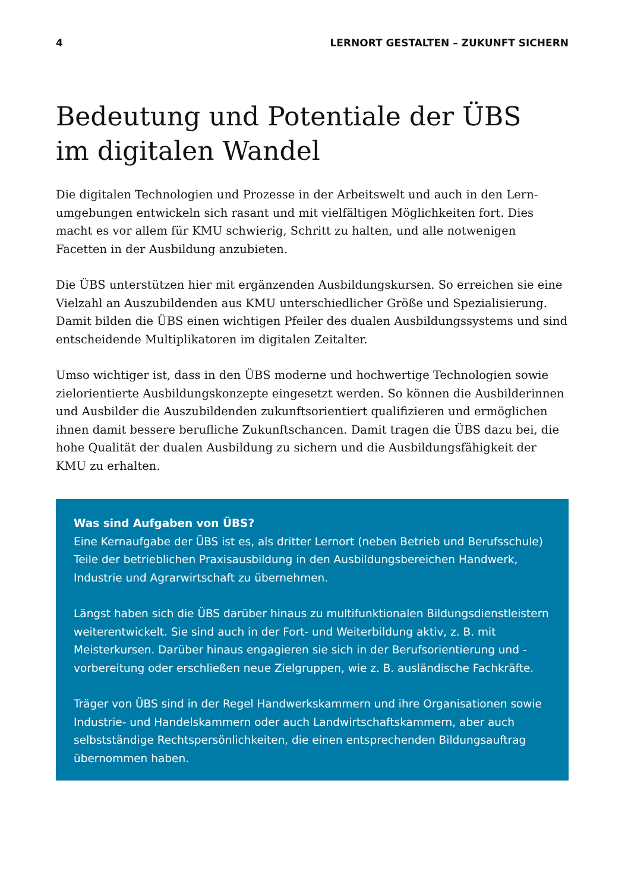4 LERNORT GESTALTEN – ZUKUNFT SICHERN
Bedeutung und Potentiale der ÜBS
im digitalen Wandel
Die digitalen Technologien und Prozesse in der Arbeitswelt und auch in den Lern­umgebungen entwickeln sich rasant und mit vielfältigen Möglichkeiten fort. Dies macht es vor allem für KMU schwierig, Schritt zu halten, und alle notwenigen Facetten in der Ausbildung anzubieten.
Die ÜBS unterstützen hier mit ergänzenden Ausbildungskursen. So erreichen sie eine Vielzahl an Auszubildenden aus KMU unterschiedlicher Größe und Spezialisierung. Damit bilden die ÜBS einen wichtigen Pfeiler des dualen Ausbildungssystems und sind entscheidende Multiplikatoren im digitalen Zeitalter.
Umso wichtiger ist, dass in den ÜBS moderne und hochwertige Technologien sowie zielorientierte Ausbildungskonzepte eingesetzt werden. So können die Ausbilderinnen und Ausbilder die Auszubildenden zukunftsorientiert qualifizieren und ermöglichen ihnen damit bessere berufliche Zukunftschancen. Damit tragen die ÜBS dazu bei, die hohe Qualität der dualen Ausbildung zu sichern und die Ausbildungsfähigkeit der KMU zu erhalten.
Was sind Aufgaben von ÜBS?
Eine Kernaufgabe der ÜBS ist es, als dritter Lernort (neben Betrieb und Berufs­schule) Teile der betrieblichen Praxisausbildung in den Ausbildungsbereichen Handwerk, Industrie und Agrarwirtschaft zu übernehmen.
Längst haben sich die ÜBS darüber hinaus zu multifunktionalen Bildungsdienst­leistern weiterentwickelt. Sie sind auch in der Fort- und Weiterbildung aktiv, z. B. mit Meisterkursen. Darüber hinaus engagieren sie sich in der Berufsorientierung und -vorbereitung oder erschließen neue Zielgruppen, wie z. B. ausländische Fachkräfte.
Träger von ÜBS sind in der Regel Handwerkskammern und ihre Organisationen sowie Industrie- und Handelskammern oder auch Landwirtschaftskammern, aber auch selbstständige Rechtspersönlichkeiten, die einen entsprechenden Bildungs­auftrag übernommen haben.